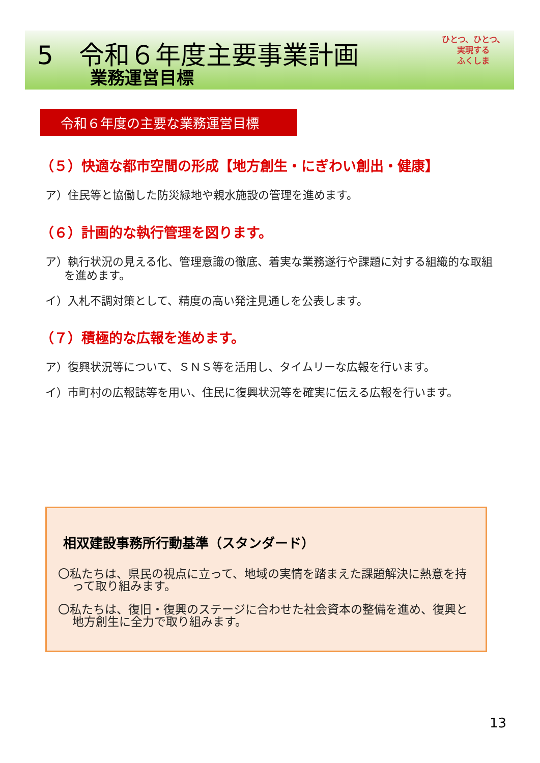5 令和６年度主要事業計画
業務運営目標
ひとつ、ひとつ、
実現する
ふくしま
令和６年度の主要な業務運営目標
（５）快適な都市空間の形成【地方創生・にぎわい創出・健康】
ア）住民等と協働した防災緑地や親水施設の管理を進めます。
（６）計画的な執行管理を図ります。
ア）執行状況の見える化、管理意識の徹底、着実な業務遂行や課題に対する組織的な取組を進めます。
イ）入札不調対策として、精度の高い発注見通しを公表します。
（７）積極的な広報を進めます。
ア）復興状況等について、ＳＮＳ等を活用し、タイムリーな広報を行います。
イ）市町村の広報誌等を用い、住民に復興状況等を確実に伝える広報を行います。
相双建設事務所行動基準（スタンダード）
〇私たちは、県民の視点に立って、地域の実情を踏まえた課題解決に熱意を持って取り組みます。
〇私たちは、復旧・復興のステージに合わせた社会資本の整備を進め、復興と地方創生に全力で取り組みます。
13